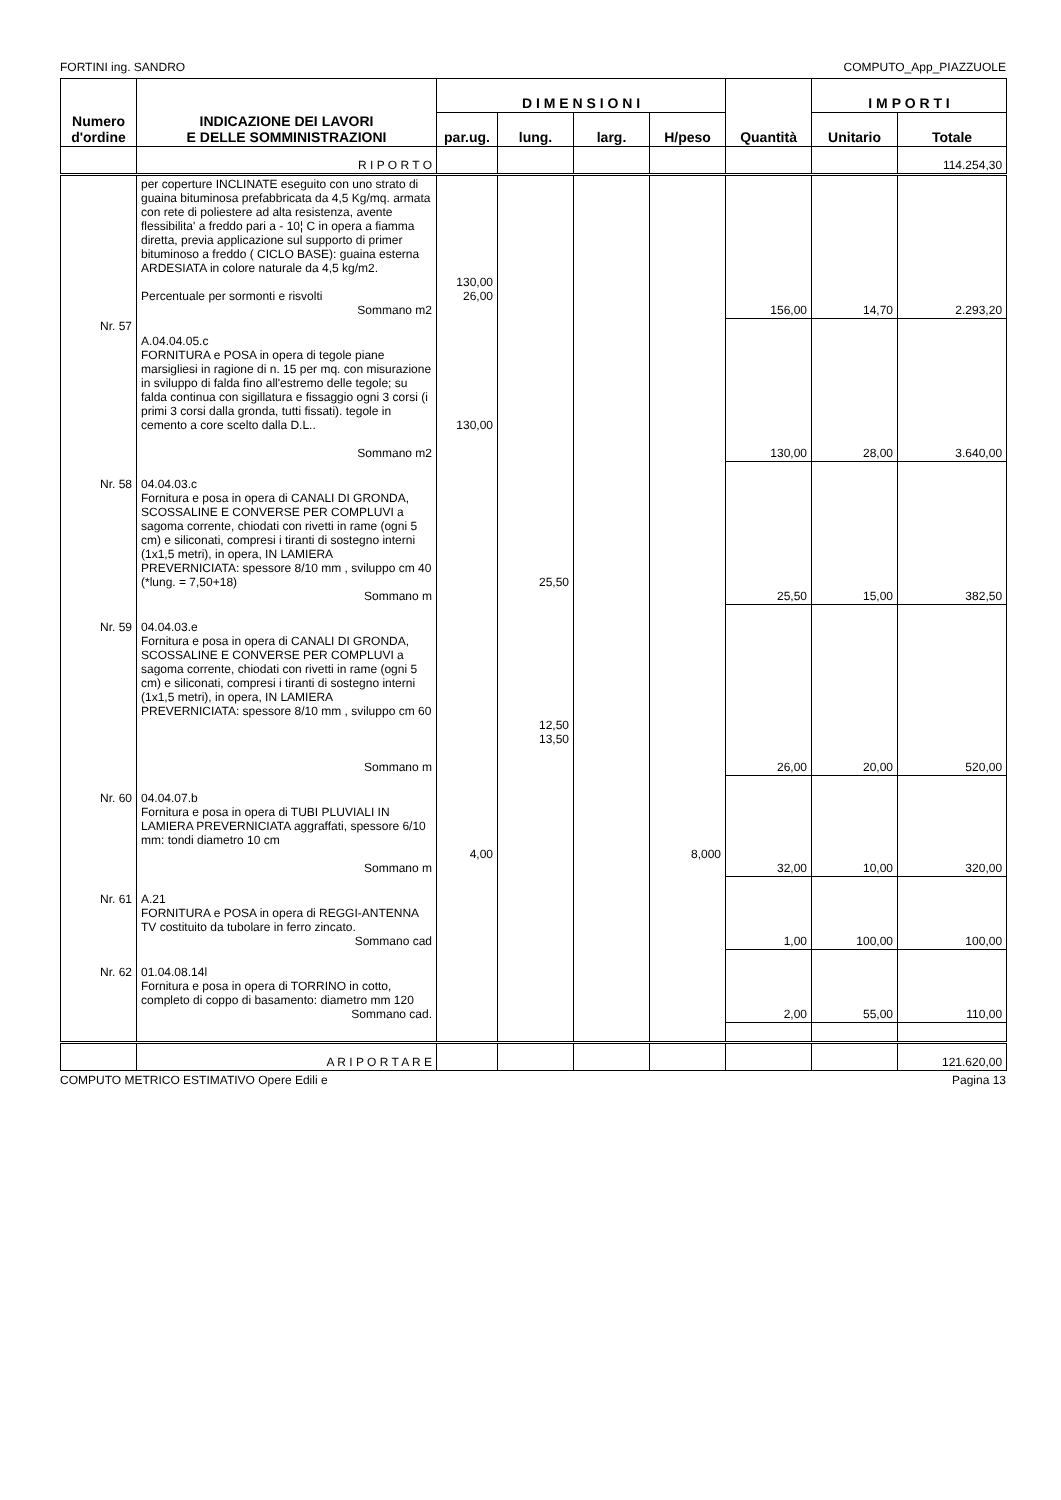FORTINI ing. SANDRO COMPUTO_App_PIAZZUOLE
| Numero d'ordine | INDICAZIONE DEI LAVORI E DELLE SOMMINISTRAZIONI | D I M E N S I O N I | | | | Quantità | I M P O R T I | |
| --- | --- | --- | --- | --- | --- | --- | --- | --- |
| | | par.ug. | lung. | larg. | H/peso | | Unitario | Totale |
| | R I P O R T O | | | | | | | 114.254,30 |
| | per coperture INCLINATE eseguito con uno strato di guaina bituminosa prefabbricata da 4,5 Kg/mq. armata con rete di poliestere ad alta resistenza, avente flessibilita' a freddo pari a - 10¦ C in opera a fiamma diretta, previa applicazione sul supporto di primer bituminoso a freddo ( CICLO BASE): guaina esterna ARDESIATA in colore naturale da 4,5 kg/m2. Percentuale per sormonti e risvolti Sommano m2 | 130,00 26,00 | | | | 156,00 | 14,70 | 2.293,20 |
| Nr. 57 | A.04.04.05.c FORNITURA e POSA in opera di tegole piane marsigliesi in ragione di n. 15 per mq. con misurazione in sviluppo di falda fino all'estremo delle tegole; su falda continua con sigillatura e fissaggio ogni 3 corsi (i primi 3 corsi dalla gronda, tutti fissati). tegole in cemento a core scelto dalla D.L.. Sommano m2 | 130,00 | | | | 130,00 | 28,00 | 3.640,00 |
| Nr. 58 | 04.04.03.c Fornitura e posa in opera di CANALI DI GRONDA, SCOSSALINE E CONVERSE PER COMPLUVI a sagoma corrente, chiodati con rivetti in rame (ogni 5 cm) e siliconati, compresi i tiranti di sostegno interni (1x1,5 metri), in opera, IN LAMIERA PREVERNICIATA: spessore 8/10 mm , sviluppo cm 40 (*lung. = 7,50+18) Sommano m | | 25,50 | | | 25,50 | 15,00 | 382,50 |
| Nr. 59 | 04.04.03.e Fornitura e posa in opera di CANALI DI GRONDA, SCOSSALINE E CONVERSE PER COMPLUVI a sagoma corrente, chiodati con rivetti in rame (ogni 5 cm) e siliconati, compresi i tiranti di sostegno interni (1x1,5 metri), in opera, IN LAMIERA PREVERNICIATA: spessore 8/10 mm , sviluppo cm 60 Sommano m | | 12,50 13,50 | | | 26,00 | 20,00 | 520,00 |
| Nr. 60 | 04.04.07.b Fornitura e posa in opera di TUBI PLUVIALI IN LAMIERA PREVERNICIATA aggraffati, spessore 6/10 mm: tondi diametro 10 cm Sommano m | 4,00 | | | 8,000 | 32,00 | 10,00 | 320,00 |
| Nr. 61 | A.21 FORNITURA e POSA in opera di REGGI-ANTENNA TV costituito da tubolare in ferro zincato. Sommano cad | | | | | 1,00 | 100,00 | 100,00 |
| Nr. 62 | 01.04.08.14l Fornitura e posa in opera di TORRINO in cotto, completo di coppo di basamento: diametro mm 120 Sommano cad. | | | | | 2,00 | 55,00 | 110,00 |
| | A R I P O R T A R E | | | | | | | 121.620,00 |
COMPUTO METRICO ESTIMATIVO Opere Edili e Pagina 13